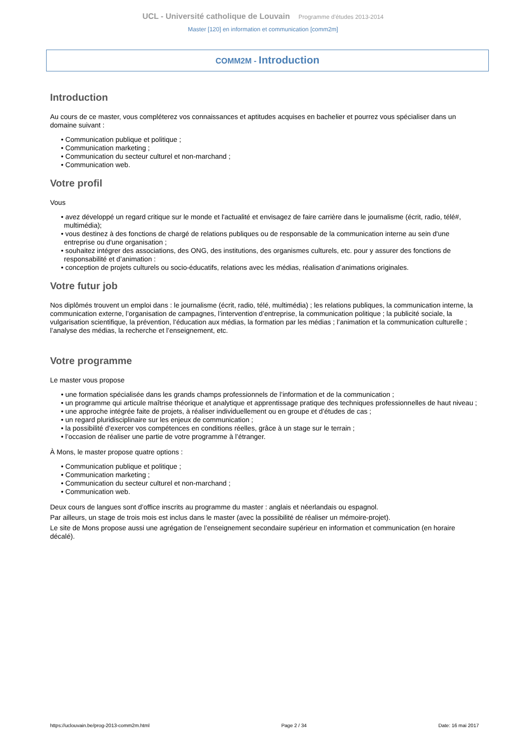UCL - Université catholique de Louvain Programme d'études 2013-2014
Master [120] en information et communication [comm2m]
COMM2M - Introduction
Introduction
Au cours de ce master, vous compléterez vos connaissances et aptitudes acquises en bachelier et pourrez vous spécialiser dans un domaine suivant :
• Communication publique et politique ;
• Communication marketing ;
• Communication du secteur culturel et non-marchand ;
• Communication web.
Votre profil
Vous
• avez développé un regard critique sur le monde et l'actualité et envisagez de faire carrière dans le journalisme (écrit, radio, télé#, multimédia);
• vous destinez à des fonctions de chargé de relations publiques ou de responsable de la communication interne au sein d'une entreprise ou d'une organisation ;
• souhaitez intégrer des associations, des ONG, des institutions, des organismes culturels, etc. pour y assurer des fonctions de responsabilité et d’animation :
• conception de projets culturels ou socio-éducatifs, relations avec les médias, réalisation d’animations originales.
Votre futur job
Nos diplômés trouvent un emploi dans : le journalisme (écrit, radio, télé, multimédia) ; les relations publiques, la communication interne, la communication externe, l’organisation de campagnes, l’intervention d’entreprise, la communication politique ; la publicité sociale, la vulgarisation scientifique, la prévention, l’éducation aux médias, la formation par les médias ; l’animation et la communication culturelle ; l’analyse des médias, la recherche et l’enseignement, etc.
Votre programme
Le master vous propose
• une formation spécialisée dans les grands champs professionnels de l’information et de la communication ;
• un programme qui articule maîtrise théorique et analytique et apprentissage pratique des techniques professionnelles de haut niveau ;
• une approche intégrée faite de projets, à réaliser individuellement ou en groupe et d’études de cas ;
• un regard pluridisciplinaire sur les enjeux de communication ;
• la possibilité d’exercer vos compétences en conditions réelles, grâce à un stage sur le terrain ;
• l’occasion de réaliser une partie de votre programme à l’étranger.
À Mons, le master propose quatre options :
• Communication publique et politique ;
• Communication marketing ;
• Communication du secteur culturel et non-marchand ;
• Communication web.
Deux cours de langues sont d’office inscrits au programme du master : anglais et néerlandais ou espagnol.
Par ailleurs, un stage de trois mois est inclus dans le master (avec la possibilité de réaliser un mémoire-projet).
Le site de Mons propose aussi une agrégation de l’enseignement secondaire supérieur en information et communication (en horaire décalé).
https://uclouvain.be/prog-2013-comm2m.html Page 2 / 34 Date: 16 mai 2017